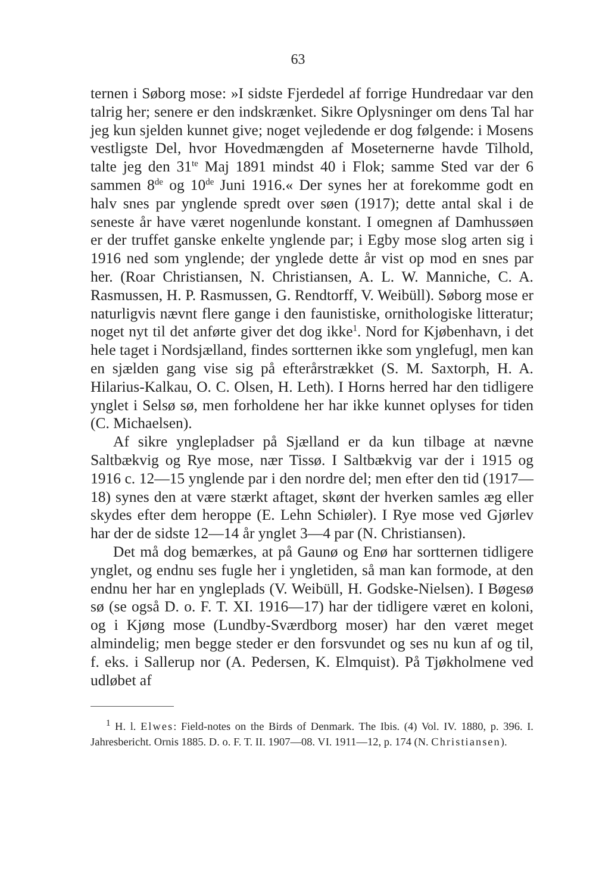63
ternen i Søborg mose: »I sidste Fjerdedel af forrige Hundredaar var den talrig her; senere er den indskrænket. Sikre Oplysninger om dens Tal har jeg kun sjelden kunnet give; noget vejledende er dog følgende: i Mosens vestligste Del, hvor Hovedmængden af Moseternerne havde Tilhold, talte jeg den 31<sup>te</sup> Maj 1891 mindst 40 i Flok; samme Sted var der 6 sammen 8<sup>de</sup> og 10<sup>de</sup> Juni 1916.« Der synes her at forekomme godt en halv snes par ynglende spredt over søen (1917); dette antal skal i de seneste år have været nogenlunde konstant. I omegnen af Damhussøen er der truffet ganske enkelte ynglende par; i Egby mose slog arten sig i 1916 ned som ynglende; der ynglede dette år vist op mod en snes par her. (Roar Christiansen, N. Christiansen, A. L. W. Manniche, C. A. Rasmussen, H. P. Rasmussen, G. Rendtorff, V. Weibüll). Søborg mose er naturligvis nævnt flere gange i den faunistiske, ornithologiske litteratur; noget nyt til det anførte giver det dog ikke<sup>1</sup>. Nord for Kjøbenhavn, i det hele taget i Nordsjælland, findes sortternen ikke som ynglefugl, men kan en sjælden gang vise sig på efterårstrækket (S. M. Saxtorph, H. A. Hilarius-Kalkau, O. C. Olsen, H. Leth). I Horns herred har den tidligere ynglet i Selsø sø, men forholdene her har ikke kunnet oplyses for tiden (C. Michaelsen).
Af sikre ynglepladser på Sjælland er da kun tilbage at nævne Saltbækvig og Rye mose, nær Tissø. I Saltbækvig var der i 1915 og 1916 c. 12—15 ynglende par i den nordre del; men efter den tid (1917—18) synes den at være stærkt aftaget, skønt der hverken samles æg eller skydes efter dem heroppe (E. Lehn Schiøler). I Rye mose ved Gjørlev har der de sidste 12—14 år ynglet 3—4 par (N. Christiansen).
Det må dog bemærkes, at på Gaunø og Enø har sortternen tidligere ynglet, og endnu ses fugle her i yngletiden, så man kan formode, at den endnu her har en yngleplads (V. Weibüll, H. Godske-Nielsen). I Bøgesø sø (se også D. o. F. T. XI. 1916—17) har der tidligere været en koloni, og i Kjøng mose (Lundby-Sværdborg moser) har den været meget almindelig; men begge steder er den forsvundet og ses nu kun af og til, f. eks. i Sallerup nor (A. Pedersen, K. Elmquist). På Tjøkholmene ved udløbet af
<sup>1</sup> H. l. Elwes: Field-notes on the Birds of Denmark. The Ibis. (4) Vol. IV. 1880, p. 396. I. Jahresbericht. Ornis 1885. D. o. F. T. II. 1907—08. VI. 1911—12, p. 174 (N. Christiansen).